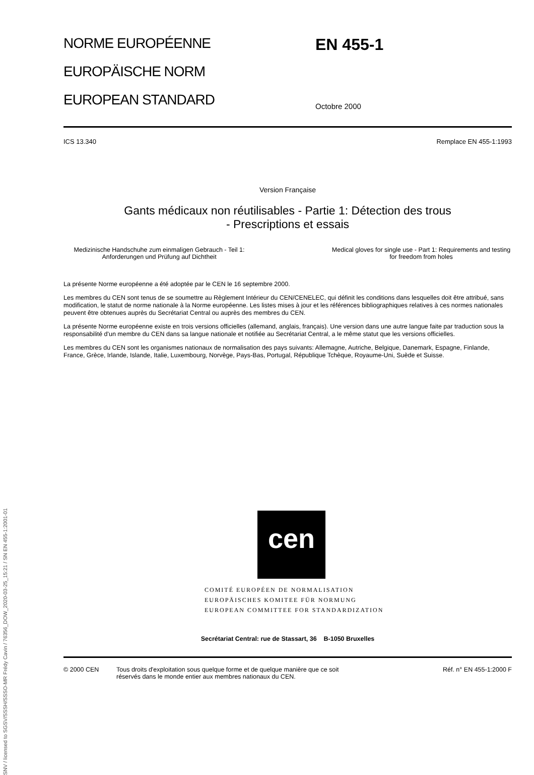SNV / licensed to SGSV/SSSH/SSSO-MR Frédy Cavin / 76356_DOW_2020-03-25_15:21 / SN EN 455-1:2001-01
NORME EUROPÉENNE
EUROPÄISCHE NORM
EUROPEAN STANDARD
EN 455-1
Octobre 2000
ICS 13.340 Remplace EN 455-1:1993
Version Française
Gants médicaux non réutilisables - Partie 1: Détection des trous
- Prescriptions et essais
Medizinische Handschuhe zum einmaligen Gebrauch - Teil 1: Anforderungen und Prüfung auf Dichtheit
Medical gloves for single use - Part 1: Requirements and testing for freedom from holes
La présente Norme européenne a été adoptée par le CEN le 16 septembre 2000.
Les membres du CEN sont tenus de se soumettre au Règlement Intérieur du CEN/CENELEC, qui définit les conditions dans lesquelles doit être attribué, sans modification, le statut de norme nationale à la Norme européenne. Les listes mises à jour et les références bibliographiques relatives à ces normes nationales peuvent être obtenues auprès du Secrétariat Central ou auprès des membres du CEN.
La présente Norme européenne existe en trois versions officielles (allemand, anglais, français). Une version dans une autre langue faite par traduction sous la responsabilité d'un membre du CEN dans sa langue nationale et notifiée au Secrétariat Central, a le même statut que les versions officielles.
Les membres du CEN sont les organismes nationaux de normalisation des pays suivants: Allemagne, Autriche, Belgique, Danemark, Espagne, Finlande, France, Grèce, Irlande, Islande, Italie, Luxembourg, Norvège, Pays-Bas, Portugal, République Tchèque, Royaume-Uni, Suède et Suisse.
cen
COMITÉ EUROPÉEN DE NORMALISATION
EUROPÄISCHES KOMITEE FÜR NORMUNG
EUROPEAN COMMITTEE FOR STANDARDIZATION
Secrétariat Central: rue de Stassart, 36 B-1050 Bruxelles
© 2000 CEN Tous droits d'exploitation sous quelque forme et de quelque manière que ce soit réservés dans le monde entier aux membres nationaux du CEN. Réf. n° EN 455-1:2000 F